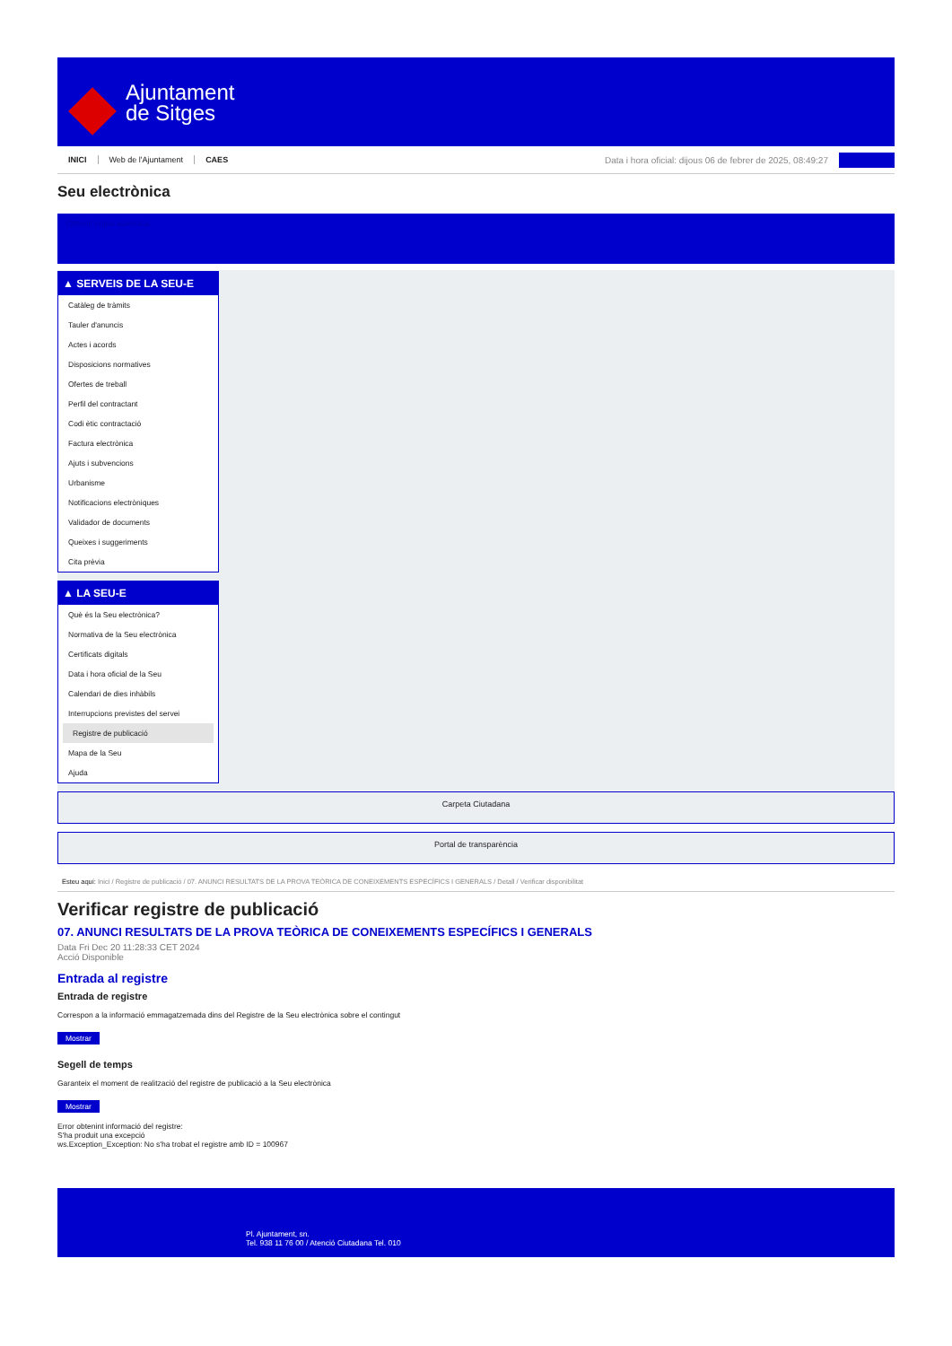Ajuntament
de Sitges
INICI Web de l'Ajuntament CAES Data i hora oficial: dijous 06 de febrer de 2025, 08:49:27
Seu electrònica
Obtenir còpia autèntica
▲ SERVEIS DE LA SEU-E
Catàleg de tràmits
Tauler d'anuncis
Actes i acords
Disposicions normatives
Ofertes de treball
Perfil del contractant
Codi ètic contractació
Factura electrònica
Ajuts i subvencions
Urbanisme
Notificacions electròniques
Validador de documents
Queixes i suggeriments
Cita prèvia
▲ LA SEU-E
Què és la Seu electrònica?
Normativa de la Seu electrònica
Certificats digitals
Data i hora oficial de la Seu
Calendari de dies inhàbils
Interrupcions previstes del servei
Registre de publicació
Mapa de la Seu
Ajuda
Carpeta Ciutadana
Portal de transparència
Esteu aquí: Inici / Registre de publicació / 07. ANUNCI RESULTATS DE LA PROVA TEÒRICA DE CONEIXEMENTS ESPECÍFICS I GENERALS / Detall / Verificar disponibilitat
Verificar registre de publicació
07. ANUNCI RESULTATS DE LA PROVA TEÒRICA DE CONEIXEMENTS ESPECÍFICS I GENERALS
Data Fri Dec 20 11:28:33 CET 2024
Acció Disponible
Entrada al registre
Entrada de registre
Correspon a la informació emmagatzemada dins del Registre de la Seu electrònica sobre el contingut
Mostrar
Segell de temps
Garanteix el moment de realització del registre de publicació a la Seu electrònica
Mostrar
Error obtenint informació del registre:
S'ha produit una excepció
ws.Exception_Exception: No s'ha trobat el registre amb ID = 100967
Pl. Ajuntament, sn.
Tel. 938 11 76 00 / Atenció Ciutadana Tel. 010